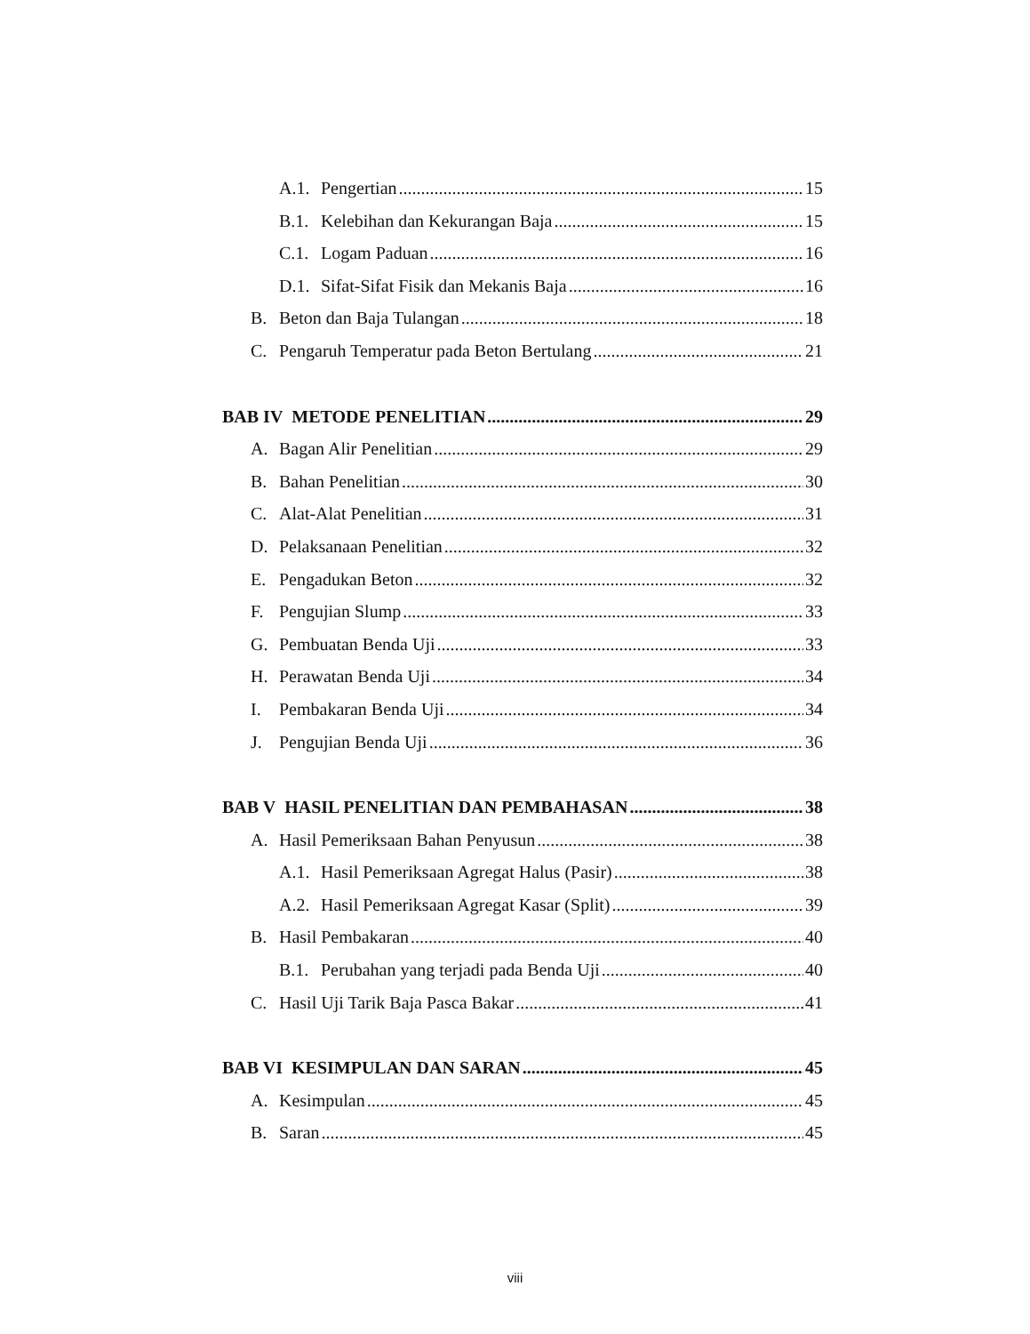A.1. Pengertian 15
B.1. Kelebihan dan Kekurangan Baja 15
C.1. Logam Paduan 16
D.1. Sifat-Sifat Fisik dan Mekanis Baja 16
B. Beton dan Baja Tulangan 18
C. Pengaruh Temperatur pada Beton Bertulang 21
BAB IV METODE PENELITIAN 29
A. Bagan Alir Penelitian 29
B. Bahan Penelitian 30
C. Alat-Alat Penelitian 31
D. Pelaksanaan Penelitian 32
E. Pengadukan Beton 32
F. Pengujian Slump 33
G. Pembuatan Benda Uji 33
H. Perawatan Benda Uji 34
I. Pembakaran Benda Uji 34
J. Pengujian Benda Uji 36
BAB V HASIL PENELITIAN DAN PEMBAHASAN 38
A. Hasil Pemeriksaan Bahan Penyusun 38
A.1. Hasil Pemeriksaan Agregat Halus (Pasir) 38
A.2. Hasil Pemeriksaan Agregat Kasar (Split) 39
B. Hasil Pembakaran 40
B.1. Perubahan yang terjadi pada Benda Uji 40
C. Hasil Uji Tarik Baja Pasca Bakar 41
BAB VI KESIMPULAN DAN SARAN 45
A. Kesimpulan 45
B. Saran 45
viii